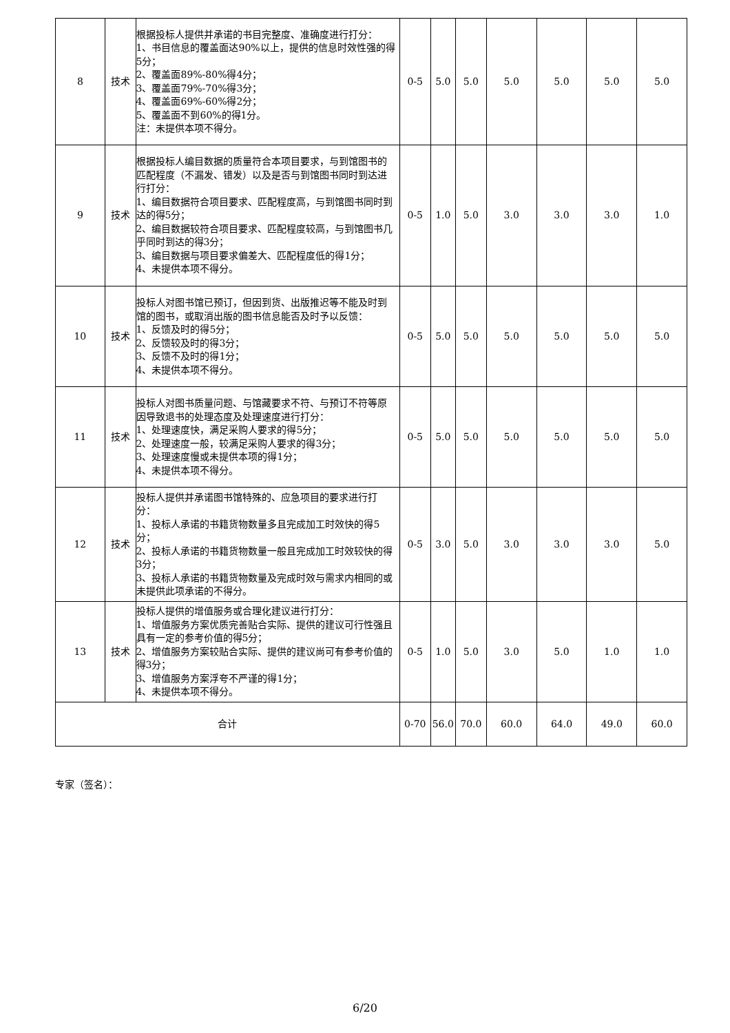| 8 | 技术 | 根据投标人提供并承诺的书目完整度、准确度进行打分： 1、书目信息的覆盖面达90%以上，提供的信息时效性强的得5分； 2、覆盖面89%-80%得4分； 3、覆盖面79%-70%得3分； 4、覆盖面69%-60%得2分； 5、覆盖面不到60%的得1分。 注：未提供本项不得分。 | 0-5 | 5.0 | 5.0 | 5.0 | 5.0 | 5.0 | 5.0 |
| 9 | 技术 | 根据投标人编目数据的质量符合本项目要求，与到馆图书的匹配程度（不漏发、错发）以及是否与到馆图书同时到达进行打分： 1、编目数据符合项目要求、匹配程度高，与到馆图书同时到达的得5分； 2、编目数据较符合项目要求、匹配程度较高，与到馆图书几乎同时到达的得3分； 3、编目数据与项目要求偏差大、匹配程度低的得1分； 4、未提供本项不得分。 | 0-5 | 1.0 | 5.0 | 3.0 | 3.0 | 3.0 | 1.0 |
| 10 | 技术 | 投标人对图书馆已预订，但因到货、出版推迟等不能及时到馆的图书，或取消出版的图书信息能否及时予以反馈： 1、反馈及时的得5分； 2、反馈较及时的得3分； 3、反馈不及时的得1分； 4、未提供本项不得分。 | 0-5 | 5.0 | 5.0 | 5.0 | 5.0 | 5.0 | 5.0 |
| 11 | 技术 | 投标人对图书质量问题、与馆藏要求不符、与预订不符等原因导致退书的处理态度及处理速度进行打分： 1、处理速度快，满足采购人要求的得5分； 2、处理速度一般，较满足采购人要求的得3分； 3、处理速度慢或未提供本项的得1分； 4、未提供本项不得分。 | 0-5 | 5.0 | 5.0 | 5.0 | 5.0 | 5.0 | 5.0 |
| 12 | 技术 | 投标人提供并承诺图书馆特殊的、应急项目的要求进行打分： 1、投标人承诺的书籍货物数量多且完成加工时效快的得5分； 2、投标人承诺的书籍货物数量一般且完成加工时效较快的得3分； 3、投标人承诺的书籍货物数量及完成时效与需求内相同的或未提供此项承诺的不得分。 | 0-5 | 3.0 | 5.0 | 3.0 | 3.0 | 3.0 | 5.0 |
| 13 | 技术 | 投标人提供的增值服务或合理化建议进行打分： 1、增值服务方案优质完善贴合实际、提供的建议可行性强且具有一定的参考价值的得5分； 2、增值服务方案较贴合实际、提供的建议尚可有参考价值的得3分； 3、增值服务方案浮夸不严谨的得1分； 4、未提供本项不得分。 | 0-5 | 1.0 | 5.0 | 3.0 | 5.0 | 1.0 | 1.0 |
| 合计 | | | 0-70 | 56.0 | 70.0 | 60.0 | 64.0 | 49.0 | 60.0 |
专家（签名）：
6/20